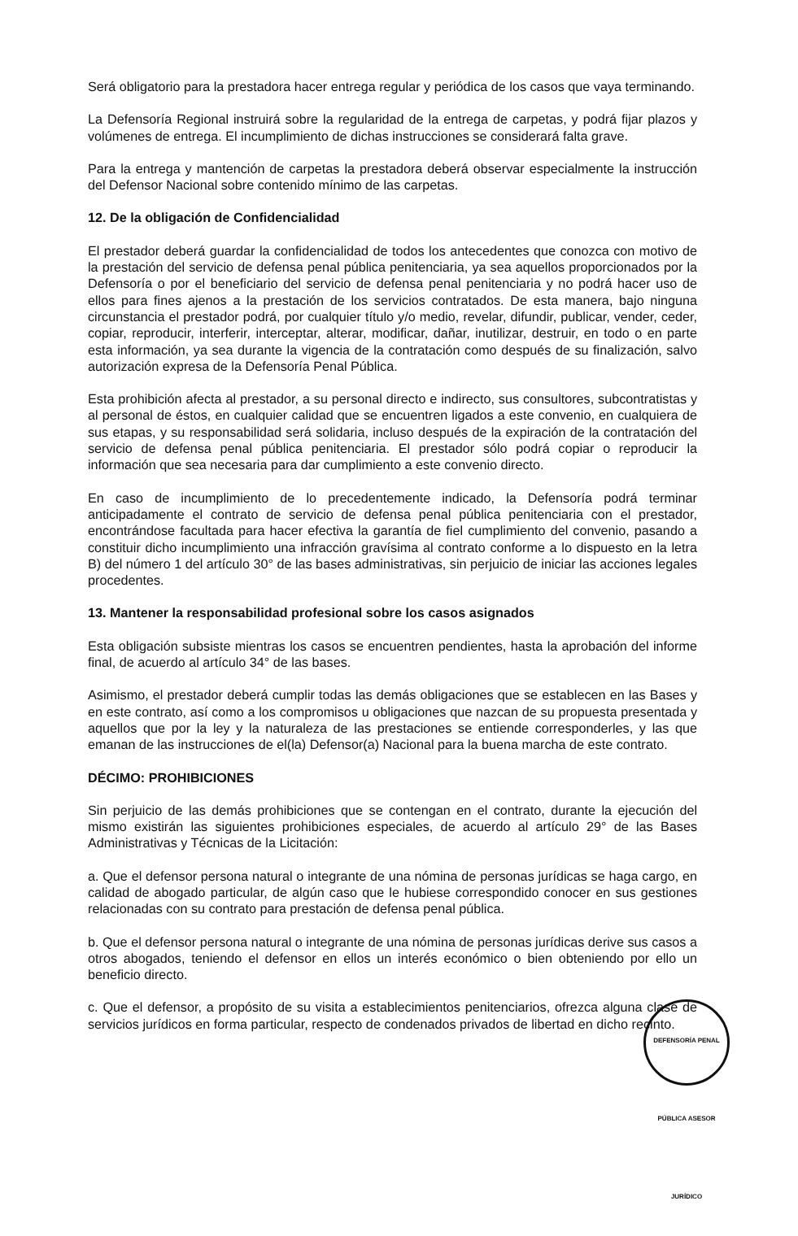Será obligatorio para la prestadora hacer entrega regular y periódica de los casos que vaya terminando.
La Defensoría Regional instruirá sobre la regularidad de la entrega de carpetas, y podrá fijar plazos y volúmenes de entrega. El incumplimiento de dichas instrucciones se considerará falta grave.
Para la entrega y mantención de carpetas la prestadora deberá observar especialmente la instrucción del Defensor Nacional sobre contenido mínimo de las carpetas.
12. De la obligación de Confidencialidad
El prestador deberá guardar la confidencialidad de todos los antecedentes que conozca con motivo de la prestación del servicio de defensa penal pública penitenciaria, ya sea aquellos proporcionados por la Defensoría o por el beneficiario del servicio de defensa penal penitenciaria y no podrá hacer uso de ellos para fines ajenos a la prestación de los servicios contratados. De esta manera, bajo ninguna circunstancia el prestador podrá, por cualquier título y/o medio, revelar, difundir, publicar, vender, ceder, copiar, reproducir, interferir, interceptar, alterar, modificar, dañar, inutilizar, destruir, en todo o en parte esta información, ya sea durante la vigencia de la contratación como después de su finalización, salvo autorización expresa de la Defensoría Penal Pública.
Esta prohibición afecta al prestador, a su personal directo e indirecto, sus consultores, subcontratistas y al personal de éstos, en cualquier calidad que se encuentren ligados a este convenio, en cualquiera de sus etapas, y su responsabilidad será solidaria, incluso después de la expiración de la contratación del servicio de defensa penal pública penitenciaria. El prestador sólo podrá copiar o reproducir la información que sea necesaria para dar cumplimiento a este convenio directo.
En caso de incumplimiento de lo precedentemente indicado, la Defensoría podrá terminar anticipadamente el contrato de servicio de defensa penal pública penitenciaria con el prestador, encontrándose facultada para hacer efectiva la garantía de fiel cumplimiento del convenio, pasando a constituir dicho incumplimiento una infracción gravísima al contrato conforme a lo dispuesto en la letra B) del número 1 del artículo 30° de las bases administrativas, sin perjuicio de iniciar las acciones legales procedentes.
13. Mantener la responsabilidad profesional sobre los casos asignados
Esta obligación subsiste mientras los casos se encuentren pendientes, hasta la aprobación del informe final, de acuerdo al artículo 34° de las bases.
Asimismo, el prestador deberá cumplir todas las demás obligaciones que se establecen en las Bases y en este contrato, así como a los compromisos u obligaciones que nazcan de su propuesta presentada y aquellos que por la ley y la naturaleza de las prestaciones se entiende corresponderles, y las que emanan de las instrucciones de el(la) Defensor(a) Nacional para la buena marcha de este contrato.
DÉCIMO: PROHIBICIONES
Sin perjuicio de las demás prohibiciones que se contengan en el contrato, durante la ejecución del mismo existirán las siguientes prohibiciones especiales, de acuerdo al artículo 29° de las Bases Administrativas y Técnicas de la Licitación:
a. Que el defensor persona natural o integrante de una nómina de personas jurídicas se haga cargo, en calidad de abogado particular, de algún caso que le hubiese correspondido conocer en sus gestiones relacionadas con su contrato para prestación de defensa penal pública.
b. Que el defensor persona natural o integrante de una nómina de personas jurídicas derive sus casos a otros abogados, teniendo el defensor en ellos un interés económico o bien obteniendo por ello un beneficio directo.
c. Que el defensor, a propósito de su visita a establecimientos penitenciarios, ofrezca alguna clase de servicios jurídicos en forma particular, respecto de condenados privados de libertad en dicho recinto.
DEFENSORÍA PENAL PÚBLICA ASESOR JURÍDICO